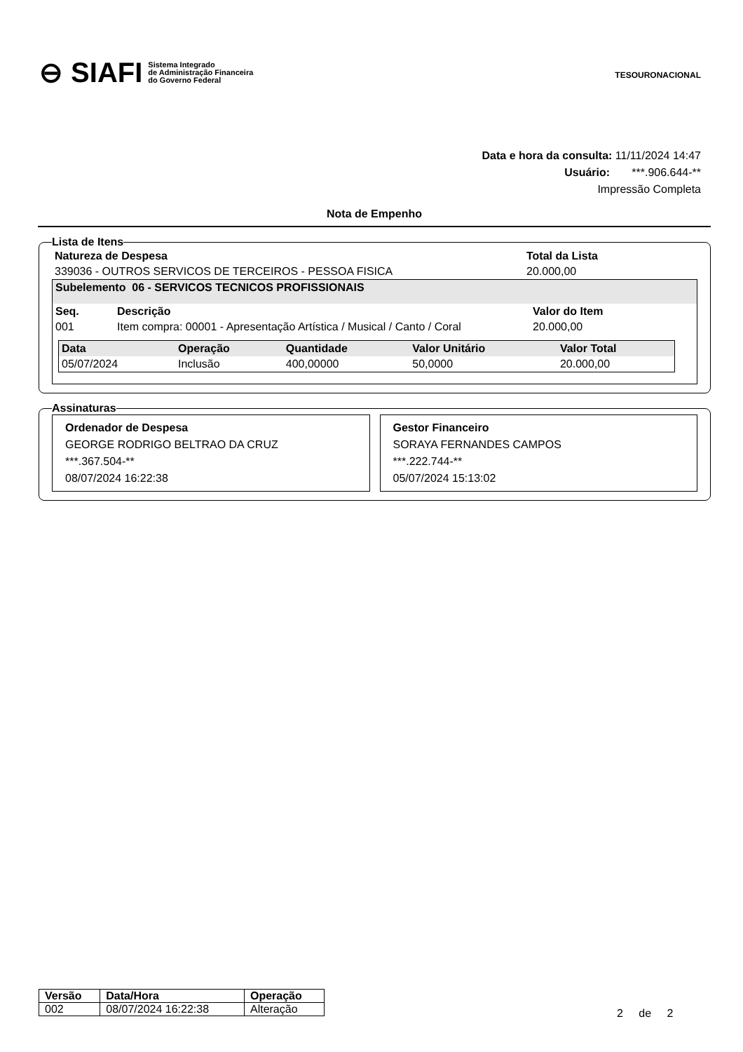⊖ SIAFI Sistema Integrado
de Administração Financeira
do Governo Federal
TESOURONACIONAL
Data e hora da consulta: 11/11/2024 14:47
Usuário: ***.906.644-**
Impressão Completa
Nota de Empenho
Lista de Itens
| Natureza de Despesa | Total da Lista |
| --- | --- |
| 339036 - OUTROS SERVICOS DE TERCEIROS - PESSOA FISICA | 20.000,00 |
| Subelemento 06 - SERVICOS TECNICOS PROFISSIONAIS | | |
| --- | --- | --- |
| Seq. | Descrição | Valor do Item |
| 001 | Item compra: 00001 - Apresentação Artística / Musical / Canto / Coral | 20.000,00 |
| Data | Operação | Quantidade | Valor Unitário | Valor Total |
| --- | --- | --- | --- | --- |
| 05/07/2024 | Inclusão | 400,00000 | 50,0000 | 20.000,00 |
Assinaturas
Ordenador de Despesa
GEORGE RODRIGO BELTRAO DA CRUZ
***.367.504-**
08/07/2024 16:22:38
Gestor Financeiro
SORAYA FERNANDES CAMPOS
***.222.744-**
05/07/2024 15:13:02
| Versão | Data/Hora | Operação |
| --- | --- | --- |
| 002 | 08/07/2024 16:22:38 | Alteração |
2 de 2